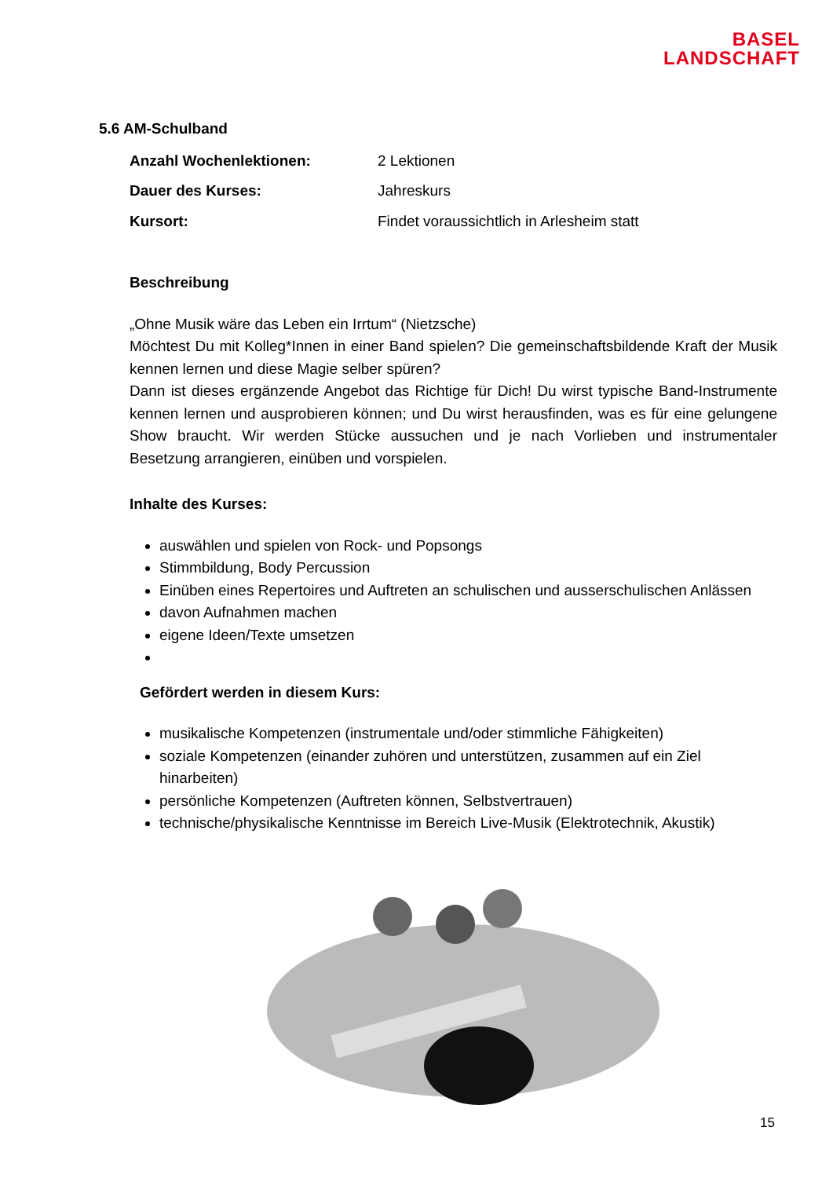BASEL
LANDSCHAFT
5.6 AM-Schulband
Anzahl Wochenlektionen: 2 Lektionen
Dauer des Kurses: Jahreskurs
Kursort: Findet voraussichtlich in Arlesheim statt
Beschreibung
„Ohne Musik wäre das Leben ein Irrtum“ (Nietzsche)
Möchtest Du mit Kolleg*Innen in einer Band spielen? Die gemeinschaftsbildende Kraft der Musik kennen lernen und diese Magie selber spüren?
Dann ist dieses ergänzende Angebot das Richtige für Dich! Du wirst typische Band-Instrumente kennen lernen und ausprobieren können; und Du wirst herausfinden, was es für eine gelungene Show braucht. Wir werden Stücke aussuchen und je nach Vorlieben und instrumentaler Besetzung arrangieren, einüben und vorspielen.
Inhalte des Kurses:
auswählen und spielen von Rock- und Popsongs
Stimmbildung, Body Percussion
Einüben eines Repertoires und Auftreten an schulischen und ausserschulischen Anlässen
davon Aufnahmen machen
eigene Ideen/Texte umsetzen
Gefördert werden in diesem Kurs:
musikalische Kompetenzen (instrumentale und/oder stimmliche Fähigkeiten)
soziale Kompetenzen (einander zuhören und unterstützen, zusammen auf ein Ziel hinarbeiten)
persönliche Kompetenzen (Auftreten können, Selbstvertrauen)
technische/physikalische Kenntnisse im Bereich Live-Musik (Elektrotechnik, Akustik)
15